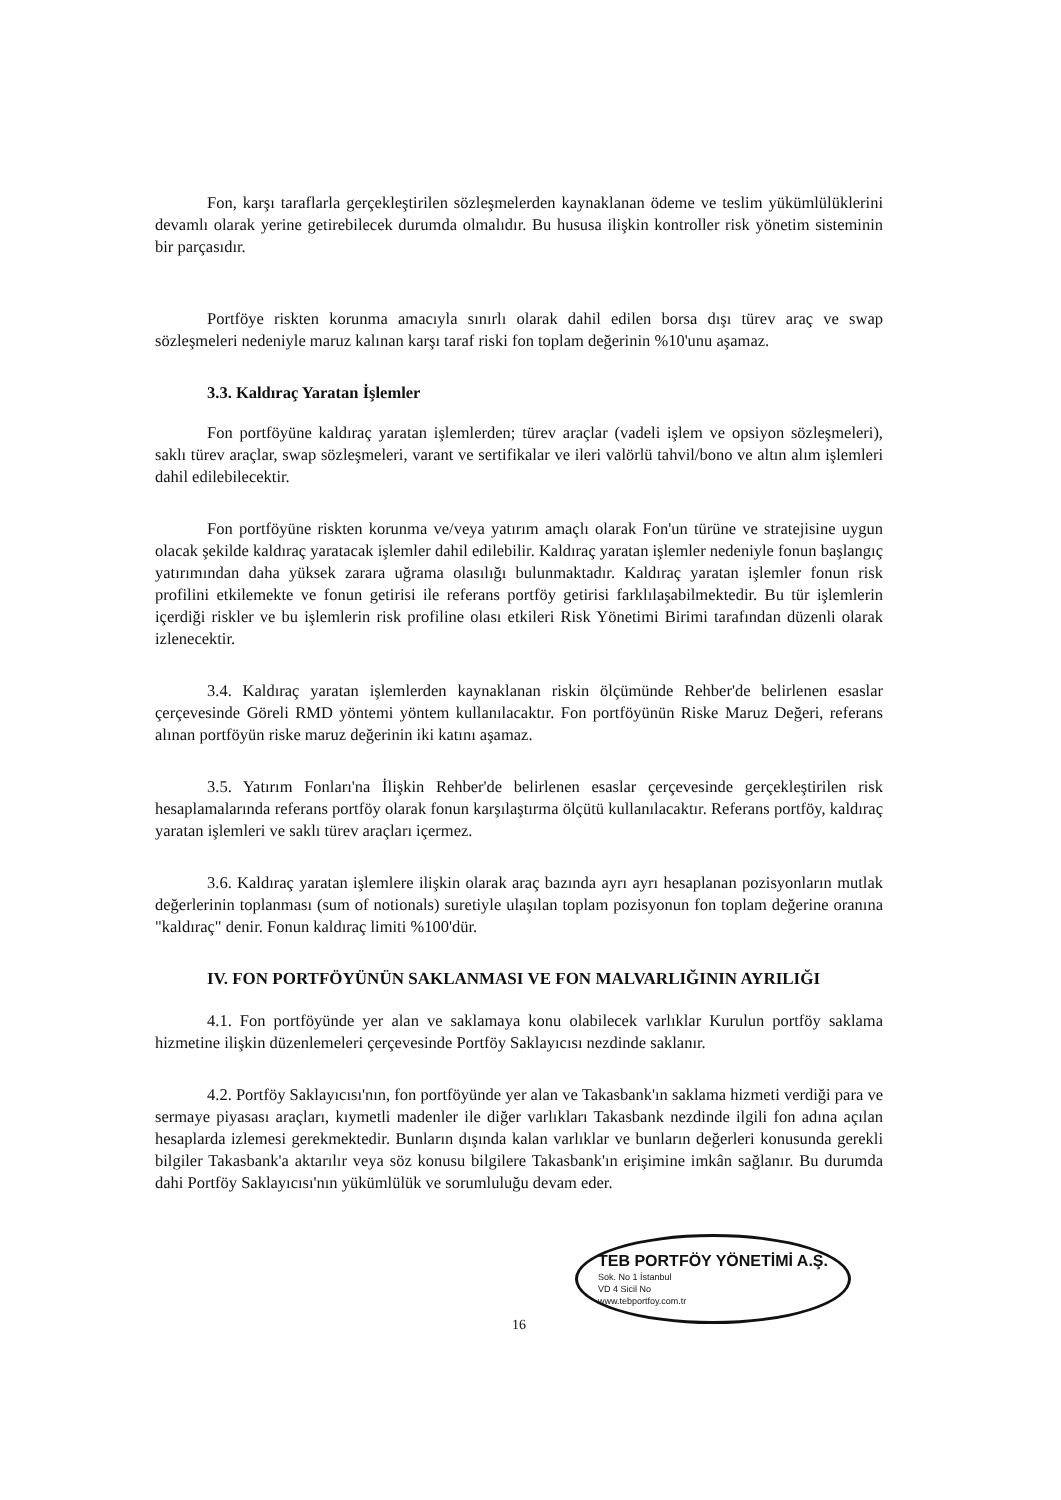Fon, karşı taraflarla gerçekleştirilen sözleşmelerden kaynaklanan ödeme ve teslim yükümlülüklerini devamlı olarak yerine getirebilecek durumda olmalıdır. Bu hususa ilişkin kontroller risk yönetim sisteminin bir parçasıdır.
Portföye riskten korunma amacıyla sınırlı olarak dahil edilen borsa dışı türev araç ve swap sözleşmeleri nedeniyle maruz kalınan karşı taraf riski fon toplam değerinin %10'unu aşamaz.
3.3. Kaldıraç Yaratan İşlemler
Fon portföyüne kaldıraç yaratan işlemlerden; türev araçlar (vadeli işlem ve opsiyon sözleşmeleri), saklı türev araçlar, swap sözleşmeleri, varant ve sertifikalar ve ileri valörlü tahvil/bono ve altın alım işlemleri dahil edilebilecektir.
Fon portföyüne riskten korunma ve/veya yatırım amaçlı olarak Fon'un türüne ve stratejisine uygun olacak şekilde kaldıraç yaratacak işlemler dahil edilebilir. Kaldıraç yaratan işlemler nedeniyle fonun başlangıç yatırımından daha yüksek zarara uğrama olasılığı bulunmaktadır. Kaldıraç yaratan işlemler fonun risk profilini etkilemekte ve fonun getirisi ile referans portföy getirisi farklılaşabilmektedir. Bu tür işlemlerin içerdiği riskler ve bu işlemlerin risk profiline olası etkileri Risk Yönetimi Birimi tarafından düzenli olarak izlenecektir.
3.4. Kaldıraç yaratan işlemlerden kaynaklanan riskin ölçümünde Rehber'de belirlenen esaslar çerçevesinde Göreli RMD yöntemi yöntem kullanılacaktır. Fon portföyünün Riske Maruz Değeri, referans alınan portföyün riske maruz değerinin iki katını aşamaz.
3.5. Yatırım Fonları'na İlişkin Rehber'de belirlenen esaslar çerçevesinde gerçekleştirilen risk hesaplamalarında referans portföy olarak fonun karşılaştırma ölçütü kullanılacaktır. Referans portföy, kaldıraç yaratan işlemleri ve saklı türev araçları içermez.
3.6. Kaldıraç yaratan işlemlere ilişkin olarak araç bazında ayrı ayrı hesaplanan pozisyonların mutlak değerlerinin toplanması (sum of notionals) suretiyle ulaşılan toplam pozisyonun fon toplam değerine oranına "kaldıraç" denir. Fonun kaldıraç limiti %100'dür.
IV. FON PORTFÖYÜNÜN SAKLANMASI VE FON MALVARLIĞININ AYRILIĞI
4.1. Fon portföyünde yer alan ve saklamaya konu olabilecek varlıklar Kurulun portföy saklama hizmetine ilişkin düzenlemeleri çerçevesinde Portföy Saklayıcısı nezdinde saklanır.
4.2. Portföy Saklayıcısı'nın, fon portföyünde yer alan ve Takasbank'ın saklama hizmeti verdiği para ve sermaye piyasası araçları, kıymetli madenler ile diğer varlıkları Takasbank nezdinde ilgili fon adına açılan hesaplarda izlemesi gerekmektedir. Bunların dışında kalan varlıklar ve bunların değerleri konusunda gerekli bilgiler Takasbank'a aktarılır veya söz konusu bilgilere Takasbank'ın erişimine imkân sağlanır. Bu durumda dahi Portföy Saklayıcısı'nın yükümlülük ve sorumluluğu devam eder.
TEB PORTFÖY YÖNETİMİ A.Ş.
Sok. No 1 İstanbul
VD 4 Sicil No
www.tebportfoy.com.tr
16